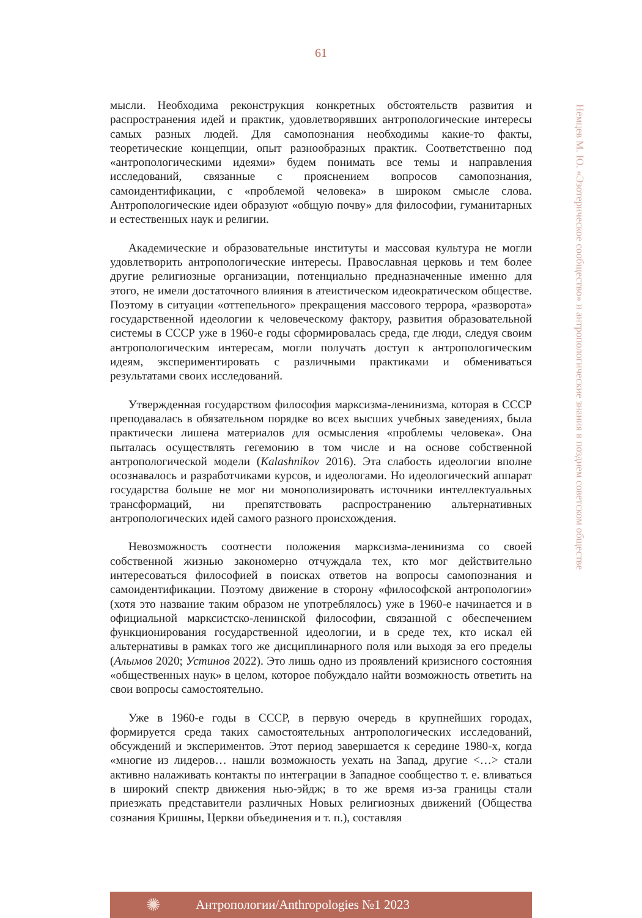61
Немцев М. Ю. «Эзотерическое сообщество» и антропологические знания в позднем советском обществе
мысли. Необходима реконструкция конкретных обстоятельств развития и распространения идей и практик, удовлетворявших антропологические интересы самых разных людей. Для самопознания необходимы какие-то факты, теоретические концепции, опыт разнообразных практик. Соответственно под «антропологическими идеями» будем понимать все темы и направления исследований, связанные с прояснением вопросов самопознания, самоидентификации, с «проблемой человека» в широком смысле слова. Антропологические идеи образуют «общую почву» для философии, гуманитарных и естественных наук и религии.
Академические и образовательные институты и массовая культура не могли удовлетворить антропологические интересы. Православная церковь и тем более другие религиозные организации, потенциально предназначенные именно для этого, не имели достаточного влияния в атеистическом идеократическом обществе. Поэтому в ситуации «оттепельного» прекращения массового террора, «разворота» государственной идеологии к человеческому фактору, развития образовательной системы в СССР уже в 1960-е годы сформировалась среда, где люди, следуя своим антропологическим интересам, могли получать доступ к антропологическим идеям, экспериментировать с различными практиками и обмениваться результатами своих исследований.
Утвержденная государством философия марксизма-ленинизма, которая в СССР преподавалась в обязательном порядке во всех высших учебных заведениях, была практически лишена материалов для осмысления «проблемы человека». Она пыталась осуществлять гегемонию в том числе и на основе собственной антропологической модели (Kalashnikov 2016). Эта слабость идеологии вполне осознавалось и разработчиками курсов, и идеологами. Но идеологический аппарат государства больше не мог ни монополизировать источники интеллектуальных трансформаций, ни препятствовать распространению альтернативных антропологических идей самого разного происхождения.
Невозможность соотнести положения марксизма-ленинизма со своей собственной жизнью закономерно отчуждала тех, кто мог действительно интересоваться философией в поисках ответов на вопросы самопознания и самоидентификации. Поэтому движение в сторону «философской антропологии» (хотя это название таким образом не употреблялось) уже в 1960-е начинается и в официальной марксистско-ленинской философии, связанной с обеспечением функционирования государственной идеологии, и в среде тех, кто искал ей альтернативы в рамках того же дисциплинарного поля или выходя за его пределы (Алымов 2020; Устинов 2022). Это лишь одно из проявлений кризисного состояния «общественных наук» в целом, которое побуждало найти возможность ответить на свои вопросы самостоятельно.
Уже в 1960-е годы в СССР, в первую очередь в крупнейших городах, формируется среда таких самостоятельных антропологических исследований, обсуждений и экспериментов. Этот период завершается к середине 1980-х, когда «многие из лидеров… нашли возможность уехать на Запад, другие <…> стали активно налаживать контакты по интеграции в Западное сообщество т. е. вливаться в широкий спектр движения нью-эйдж; в то же время из-за границы стали приезжать представители различных Новых религиозных движений (Общества сознания Кришны, Церкви объединения и т. п.), составляя
✺
Антропологии/Anthropologies №1 2023